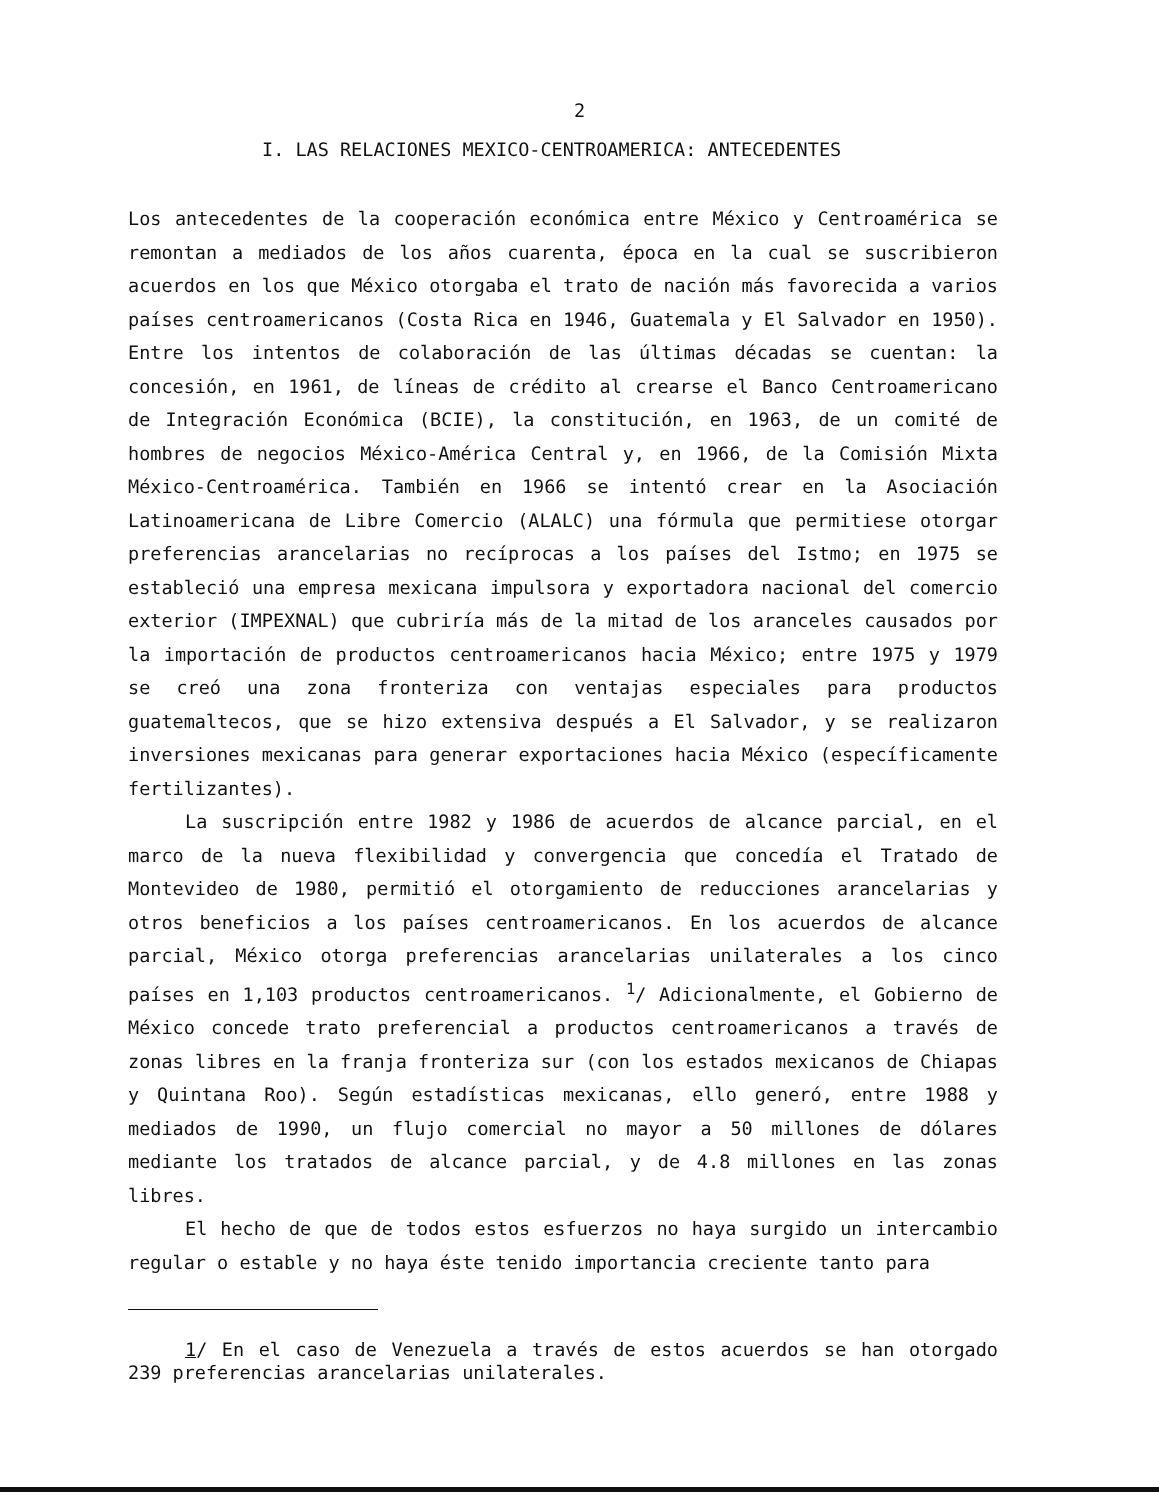2
I. LAS RELACIONES MEXICO-CENTROAMERICA: ANTECEDENTES
Los antecedentes de la cooperación económica entre México y Centroamérica se remontan a mediados de los años cuarenta, época en la cual se suscribieron acuerdos en los que México otorgaba el trato de nación más favorecida a varios países centroamericanos (Costa Rica en 1946, Guatemala y El Salvador en 1950). Entre los intentos de colaboración de las últimas décadas se cuentan: la concesión, en 1961, de líneas de crédito al crearse el Banco Centroamericano de Integración Económica (BCIE), la constitución, en 1963, de un comité de hombres de negocios México-América Central y, en 1966, de la Comisión Mixta México-Centroamérica. También en 1966 se intentó crear en la Asociación Latinoamericana de Libre Comercio (ALALC) una fórmula que permitiese otorgar preferencias arancelarias no recíprocas a los países del Istmo; en 1975 se estableció una empresa mexicana impulsora y exportadora nacional del comercio exterior (IMPEXNAL) que cubriría más de la mitad de los aranceles causados por la importación de productos centroamericanos hacia México; entre 1975 y 1979 se creó una zona fronteriza con ventajas especiales para productos guatemaltecos, que se hizo extensiva después a El Salvador, y se realizaron inversiones mexicanas para generar exportaciones hacia México (específicamente fertilizantes).
La suscripción entre 1982 y 1986 de acuerdos de alcance parcial, en el marco de la nueva flexibilidad y convergencia que concedía el Tratado de Montevideo de 1980, permitió el otorgamiento de reducciones arancelarias y otros beneficios a los países centroamericanos. En los acuerdos de alcance parcial, México otorga preferencias arancelarias unilaterales a los cinco países en 1,103 productos centroamericanos. <sup>1</sup>/ Adicionalmente, el Gobierno de México concede trato preferencial a productos centroamericanos a través de zonas libres en la franja fronteriza sur (con los estados mexicanos de Chiapas y Quintana Roo). Según estadísticas mexicanas, ello generó, entre 1988 y mediados de 1990, un flujo comercial no mayor a 50 millones de dólares mediante los tratados de alcance parcial, y de 4.8 millones en las zonas libres.
El hecho de que de todos estos esfuerzos no haya surgido un intercambio regular o estable y no haya éste tenido importancia creciente tanto para
1/ En el caso de Venezuela a través de estos acuerdos se han otorgado 239 preferencias arancelarias unilaterales.